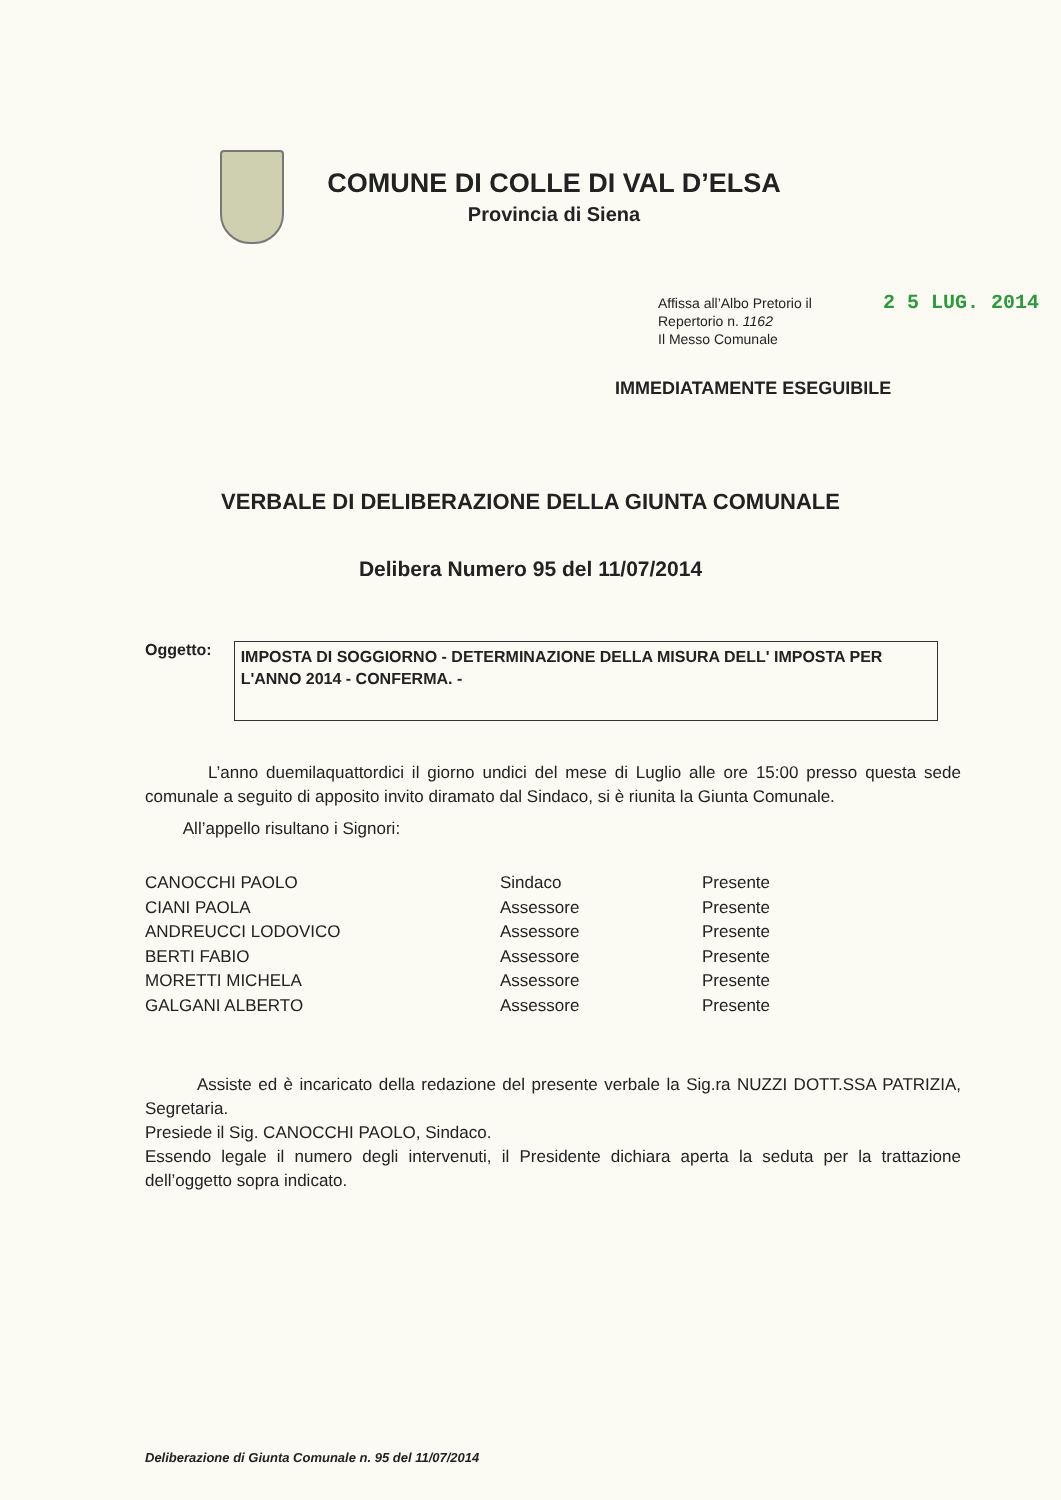COMUNE DI COLLE DI VAL D’ELSA
Provincia di Siena
Affissa all’Albo Pretorio il
Repertorio n. 1162
Il Messo Comunale
2 5 LUG. 2014
IMMEDIATAMENTE ESEGUIBILE
VERBALE DI DELIBERAZIONE DELLA GIUNTA COMUNALE
Delibera Numero 95 del 11/07/2014
Oggetto:
IMPOSTA DI SOGGIORNO - DETERMINAZIONE DELLA MISURA DELL' IMPOSTA PER L'ANNO 2014 - CONFERMA. -
L’anno duemilaquattordici il giorno undici del mese di Luglio alle ore 15:00 presso questa sede comunale a seguito di apposito invito diramato dal Sindaco, si è riunita la Giunta Comunale.
All’appello risultano i Signori:
| CANOCCHI PAOLO | Sindaco | Presente |
| CIANI PAOLA | Assessore | Presente |
| ANDREUCCI LODOVICO | Assessore | Presente |
| BERTI FABIO | Assessore | Presente |
| MORETTI MICHELA | Assessore | Presente |
| GALGANI ALBERTO | Assessore | Presente |
Assiste ed è incaricato della redazione del presente verbale la Sig.ra NUZZI DOTT.SSA PATRIZIA, Segretaria.
Presiede il Sig. CANOCCHI PAOLO, Sindaco.
Essendo legale il numero degli intervenuti, il Presidente dichiara aperta la seduta per la trattazione dell’oggetto sopra indicato.
Deliberazione di Giunta Comunale n. 95 del 11/07/2014